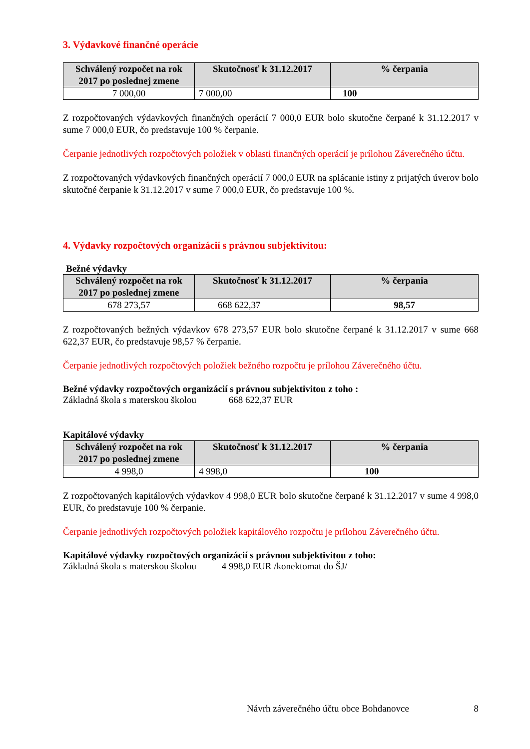3. Výdavkové finančné operácie
| Schválený rozpočet na rok 2017 po poslednej zmene | Skutočnosť k 31.12.2017 | % čerpania |
| --- | --- | --- |
| 7 000,00 | 7 000,00 | 100 |
Z rozpočtovaných výdavkových finančných operácií 7 000,0 EUR bolo skutočne čerpané k 31.12.2017 v sume 7 000,0 EUR, čo predstavuje 100 % čerpanie.
Čerpanie jednotlivých rozpočtových položiek v oblasti finančných operácií je prílohou Záverečného účtu.
Z rozpočtovaných výdavkových finančných operácií 7 000,0 EUR na splácanie istiny z prijatých úverov bolo skutočné čerpanie k 31.12.2017 v sume 7 000,0 EUR, čo predstavuje 100 %.
4. Výdavky rozpočtových organizácií s právnou subjektivitou:
Bežné výdavky
| Schválený rozpočet na rok 2017 po poslednej zmene | Skutočnosť k 31.12.2017 | % čerpania |
| --- | --- | --- |
| 678 273,57 | 668 622,37 | 98,57 |
Z rozpočtovaných bežných výdavkov 678 273,57 EUR bolo skutočne čerpané k 31.12.2017 v sume 668 622,37 EUR, čo predstavuje 98,57 % čerpanie.
Čerpanie jednotlivých rozpočtových položiek bežného rozpočtu je prílohou Záverečného účtu.
Bežné výdavky rozpočtových organizácií s právnou subjektivitou z toho :
Základná škola s materskou školou 668 622,37 EUR
Kapitálové výdavky
| Schválený rozpočet na rok 2017 po poslednej zmene | Skutočnosť k 31.12.2017 | % čerpania |
| --- | --- | --- |
| 4 998,0 | 4 998,0 | 100 |
Z rozpočtovaných kapitálových výdavkov 4 998,0 EUR bolo skutočne čerpané k 31.12.2017 v sume 4 998,0 EUR, čo predstavuje 100 % čerpanie.
Čerpanie jednotlivých rozpočtových položiek kapitálového rozpočtu je prílohou Záverečného účtu.
Kapitálové výdavky rozpočtových organizácií s právnou subjektivitou z toho:
Základná škola s materskou školou 4 998,0 EUR /konektomat do ŠJ/
Návrh záverečného účtu obce Bohdanovce 8